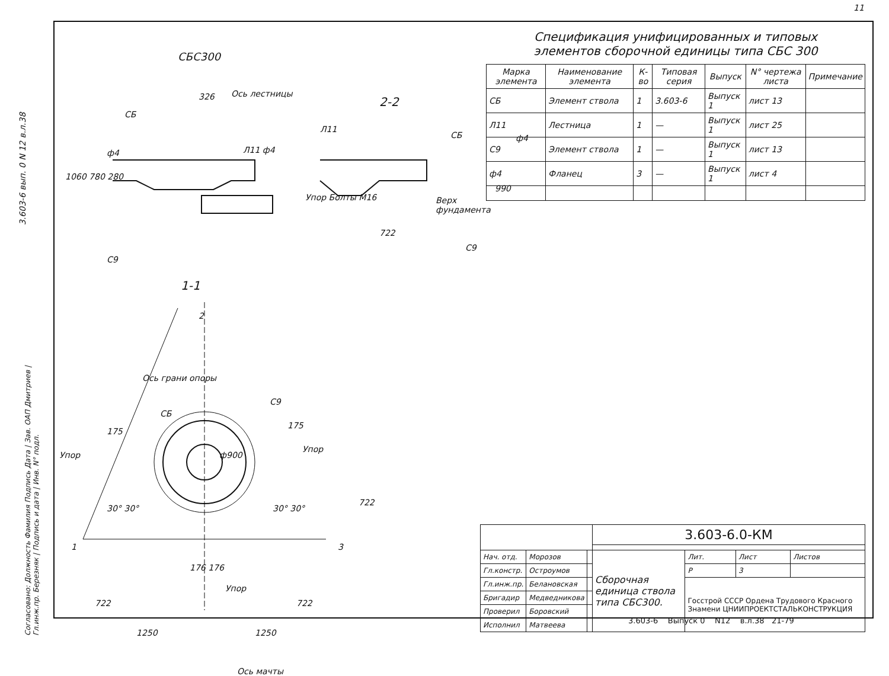11
3.603-6 вып. 0 N 12 в.л.38
СБС300
Ось лестницы
326
СБ
ф4 Л11 ф4
1060 780 280
С9
2-2
Л11
СБ ф4
Упор Болты М16 Верх фундамента
990
722
С9
1-1
2
Ось грани опоры
С9
СБ
175
175
ф900
Упор
Упор
722
30° 30° 30° 30°
1 3
176 176
Упор
722 722
1250 1250
Ось мачты
Спецификация унифицированных и типовых
элементов сборочной единицы типа СБС 300
| Марка элемента | Наименование элемента | К-во | Типовая серия | Выпуск | N° чертежа листа | Примечание |
| --- | --- | --- | --- | --- | --- | --- |
| СБ | Элемент ствола | 1 | 3.603-6 | Выпуск 1 | лист 13 | |
| Л11 | Лестница | 1 | — | Выпуск 1 | лист 25 | |
| С9 | Элемент ствола | 1 | — | Выпуск 1 | лист 13 | |
| ф4 | Фланец | 3 | — | Выпуск 1 | лист 4 | |
Согласовано: Должность Фамилия Подпись Дата | Зав. ОАП Дмитриев | Гл.инж.пр. Березняк | Подпись и дата | Инв. N° подл.
| | | | 3.603-6.0-КМ | | | |
| Нач. отд. | Морозов | | Сборочная единица ствола типа СБС300. | Лит. | Лист | Листов |
| Гл.констр. | Остроумов | | | Р | 3 | |
| Гл.инж.пр. | Белановская | | | Госстрой СССР Ордена Трудового Красного Знамени ЦНИИПРОЕКТСТАЛЬКОНСТРУКЦИЯ | | |
| Бригадир | Медведникова | | | | | |
| Проверил | Боровский | | | | | |
| Исполнил | Матвеева | | | | | |
3.603-6 Выпуск 0 N12 в.л.38 21-79